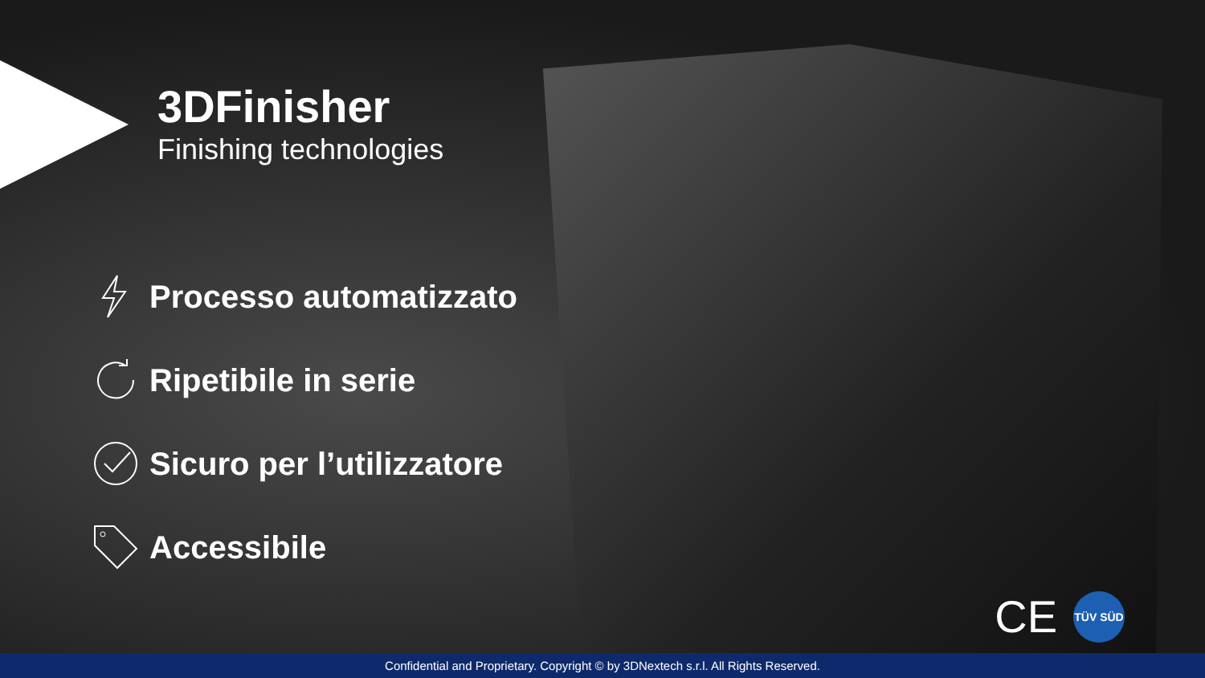3DFinisher
Finishing technologies
Processo automatizzato
Ripetibile in serie
Sicuro per l’utilizzatore
Accessibile
CE
TÜV SÜD
Confidential and Proprietary. Copyright © by 3DNextech s.r.l. All Rights Reserved.